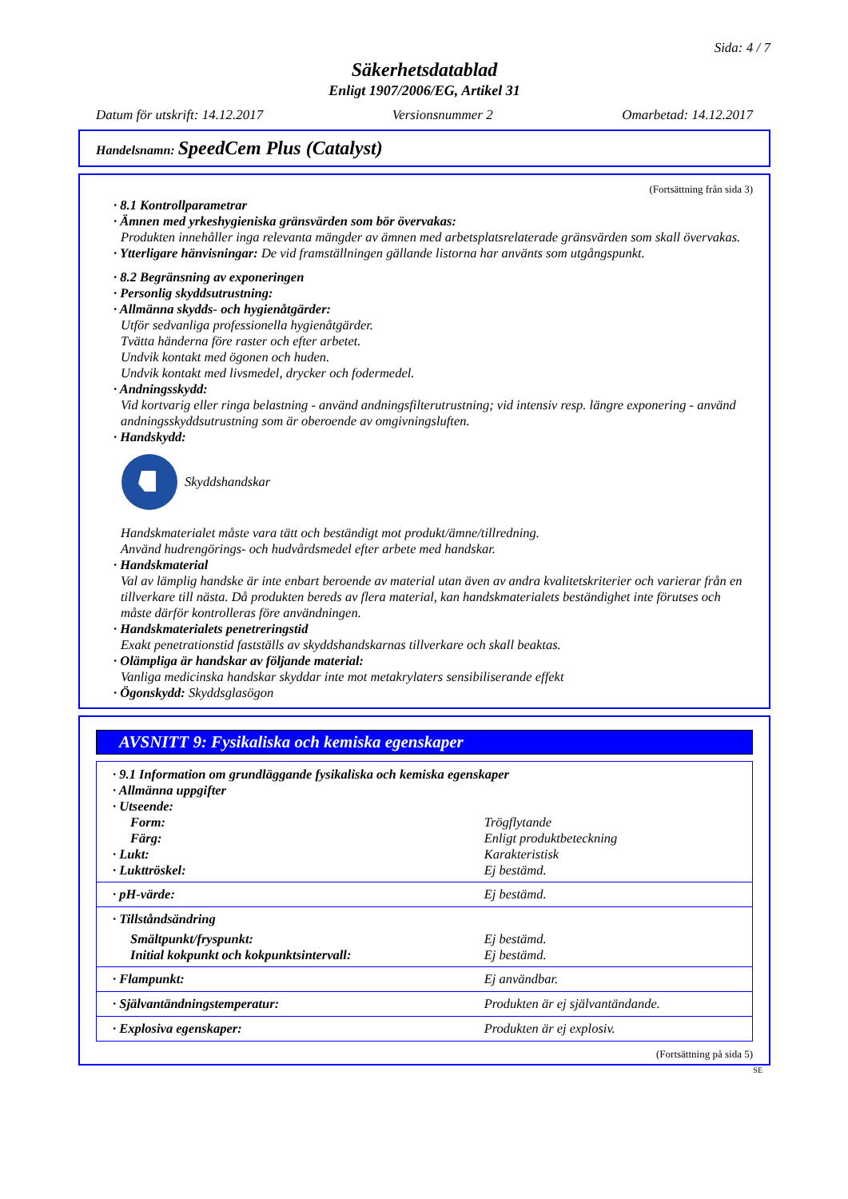Sida: 4 / 7
Säkerhetsdatablad
Enligt 1907/2006/EG, Artikel 31
Datum för utskrift: 14.12.2017 Versionsnummer 2 Omarbetad: 14.12.2017
Handelsnamn: SpeedCem Plus (Catalyst)
(Fortsättning från sida 3)
· 8.1 Kontrollparametrar
· Ämnen med yrkeshygieniska gränsvärden som bör övervakas:
Produkten innehåller inga relevanta mängder av ämnen med arbetsplatsrelaterade gränsvärden som skall övervakas.
· Ytterligare hänvisningar: De vid framställningen gällande listorna har använts som utgångspunkt.
· 8.2 Begränsning av exponeringen
· Personlig skyddsutrustning:
· Allmänna skydds- och hygienåtgärder:
Utför sedvanliga professionella hygienåtgärder.
Tvätta händerna före raster och efter arbetet.
Undvik kontakt med ögonen och huden.
Undvik kontakt med livsmedel, drycker och fodermedel.
· Andningsskydd:
Vid kortvarig eller ringa belastning - använd andningsfilterutrustning; vid intensiv resp. längre exponering - använd andningsskyddsutrustning som är oberoende av omgivningsluften.
· Handskydd:
Skyddshandskar
Handskmaterialet måste vara tätt och beständigt mot produkt/ämne/tillredning.
Använd hudrengörings- och hudvårdsmedel efter arbete med handskar.
· Handskmaterial
Val av lämplig handske är inte enbart beroende av material utan även av andra kvalitetskriterier och varierar från en tillverkare till nästa. Då produkten bereds av flera material, kan handskmaterialets beständighet inte förutses och måste därför kontrolleras före användningen.
· Handskmaterialets penetreringstid
Exakt penetrationstid fastställs av skyddshandskarnas tillverkare och skall beaktas.
· Olämpliga är handskar av följande material:
Vanliga medicinska handskar skyddar inte mot metakrylaters sensibiliserande effekt
· Ögonskydd: Skyddsglasögon
AVSNITT 9: Fysikaliska och kemiska egenskaper
| · 9.1 Information om grundläggande fysikaliska och kemiska egenskaper | |
| · Allmänna uppgifter | |
| · Utseende: | |
| Form: | Trögflytande |
| Färg: | Enligt produktbeteckning |
| · Lukt: | Karakteristisk |
| · Lukttröskel: | Ej bestämd. |
| · pH-värde: | Ej bestämd. |
| · Tillståndsändring | |
| Smältpunkt/fryspunkt: | Ej bestämd. |
| Initial kokpunkt och kokpunktsintervall: | Ej bestämd. |
| · Flampunkt: | Ej användbar. |
| · Självantändningstemperatur: | Produkten är ej självantändande. |
| · Explosiva egenskaper: | Produkten är ej explosiv. |
(Fortsättning på sida 5)
SE